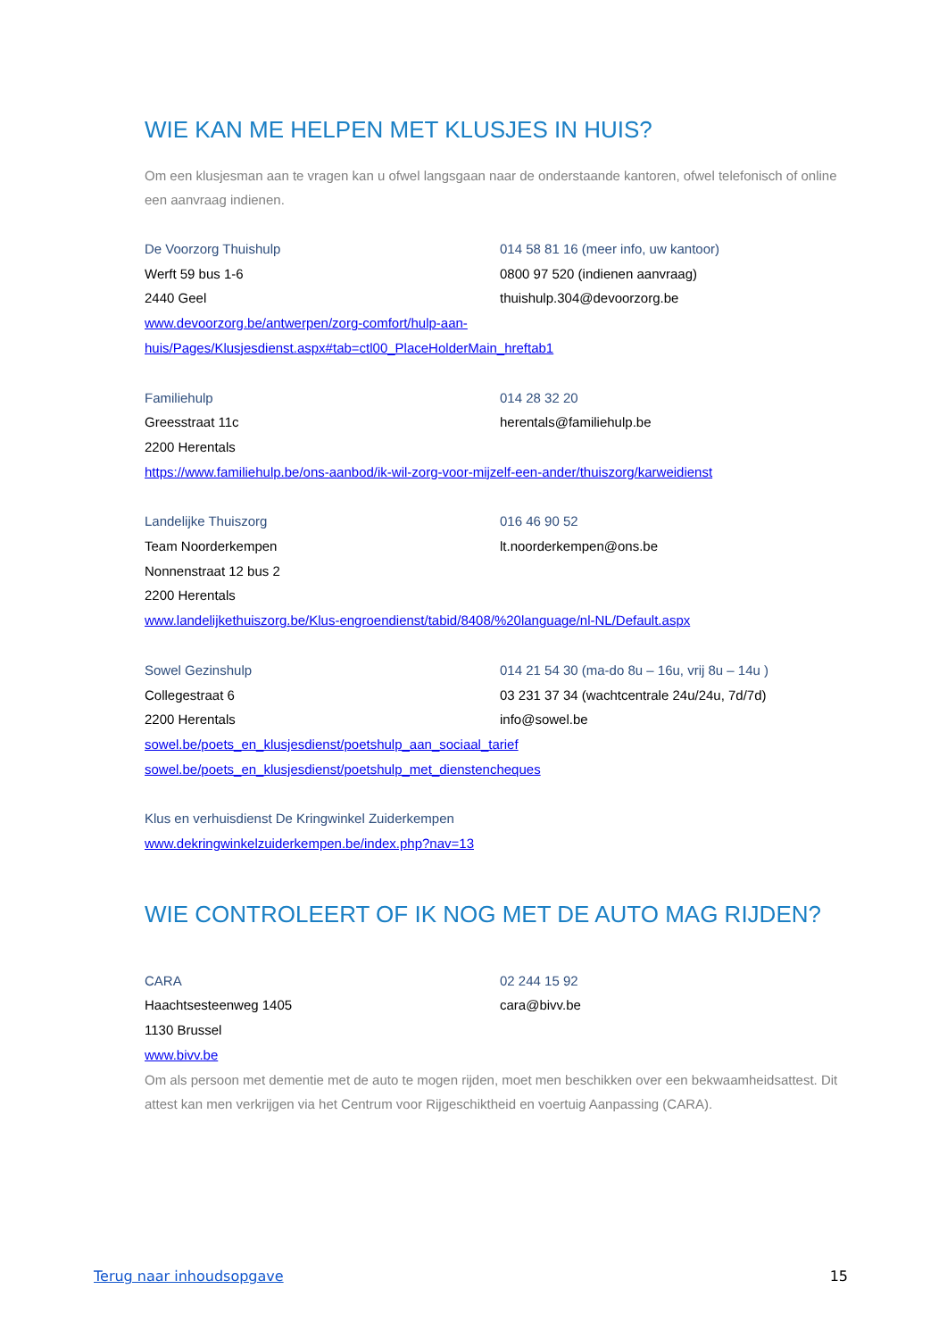WIE KAN ME HELPEN MET KLUSJES IN HUIS?
Om een klusjesman aan te vragen kan u ofwel langsgaan naar de onderstaande kantoren, ofwel telefonisch of online een aanvraag indienen.
De Voorzorg Thuishulp 014 58 81 16 (meer info, uw kantoor)
Werft 59 bus 1-6 0800 97 520 (indienen aanvraag)
2440 Geel thuishulp.304@devoorzorg.be
www.devoorzorg.be/antwerpen/zorg-comfort/hulp-aan-
huis/Pages/Klusjesdienst.aspx#tab=ctl00_PlaceHolderMain_hreftab1
Familiehulp 014 28 32 20
Greesstraat 11c herentals@familiehulp.be
2200 Herentals
https://www.familiehulp.be/ons-aanbod/ik-wil-zorg-voor-mijzelf-een-ander/thuiszorg/karweidienst
Landelijke Thuiszorg 016 46 90 52
Team Noorderkempen lt.noorderkempen@ons.be
Nonnenstraat 12 bus 2
2200 Herentals
www.landelijkethuiszorg.be/Klus-engroendienst/tabid/8408/%20language/nl-NL/Default.aspx
Sowel Gezinshulp 014 21 54 30 (ma-do 8u – 16u, vrij 8u – 14u )
Collegestraat 6 03 231 37 34 (wachtcentrale 24u/24u, 7d/7d)
2200 Herentals info@sowel.be
sowel.be/poets_en_klusjesdienst/poetshulp_aan_sociaal_tarief
sowel.be/poets_en_klusjesdienst/poetshulp_met_dienstencheques
Klus en verhuisdienst De Kringwinkel Zuiderkempen
www.dekringwinkelzuiderkempen.be/index.php?nav=13
WIE CONTROLEERT OF IK NOG MET DE AUTO MAG RIJDEN?
CARA 02 244 15 92
Haachtsesteenweg 1405 cara@bivv.be
1130 Brussel
www.bivv.be
Om als persoon met dementie met de auto te mogen rijden, moet men beschikken over een bekwaamheidsattest. Dit attest kan men verkrijgen via het Centrum voor Rijgeschiktheid en voertuig Aanpassing (CARA).
Terug naar inhoudsopgave 15